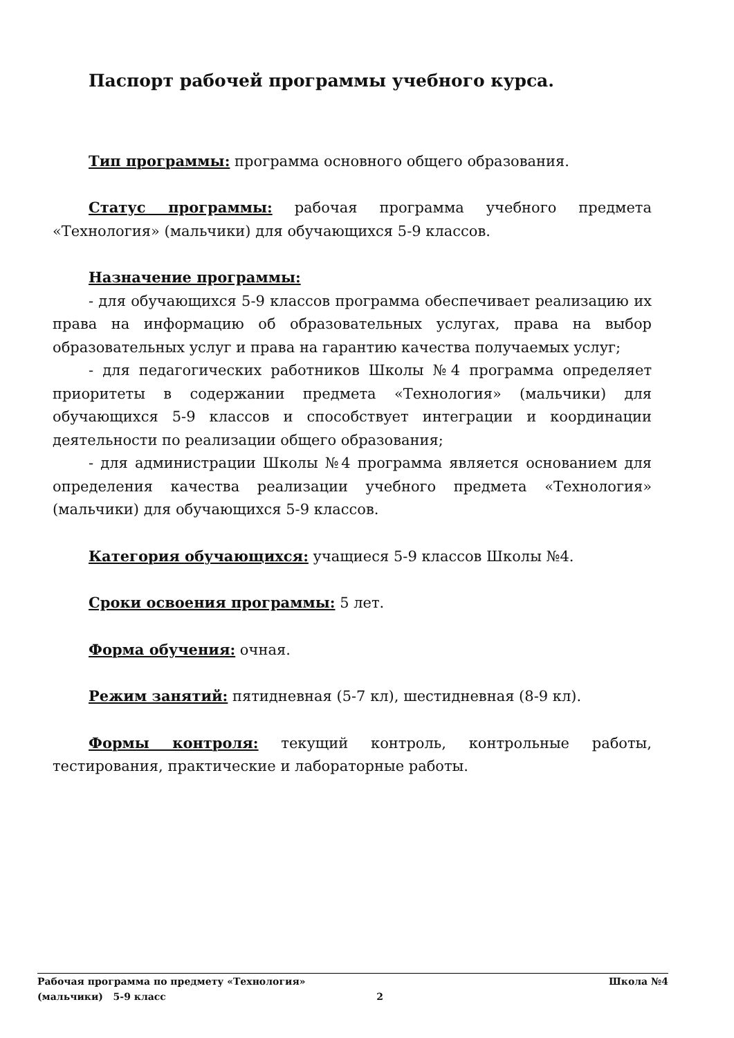Паспорт рабочей программы учебного курса.
Тип программы: программа основного общего образования.
Статус программы: рабочая программа учебного предмета «Технология» (мальчики) для обучающихся 5-9 классов.
Назначение программы:
- для обучающихся 5-9 классов программа обеспечивает реализацию их права на информацию об образовательных услугах, права на выбор образовательных услуг и права на гарантию качества получаемых услуг;
- для педагогических работников Школы №4 программа определяет приоритеты в содержании предмета «Технология» (мальчики) для обучающихся 5-9 классов и способствует интеграции и координации деятельности по реализации общего образования;
- для администрации Школы №4 программа является основанием для определения качества реализации учебного предмета «Технология» (мальчики) для обучающихся 5-9 классов.
Категория обучающихся: учащиеся 5-9 классов Школы №4.
Сроки освоения программы: 5 лет.
Форма обучения: очная.
Режим занятий: пятидневная (5-7 кл), шестидневная (8-9 кл).
Формы контроля: текущий контроль, контрольные работы, тестирования, практические и лабораторные работы.
Рабочая программа по предмету «Технология» Школа №4
(мальчики) 5-9 класс 2